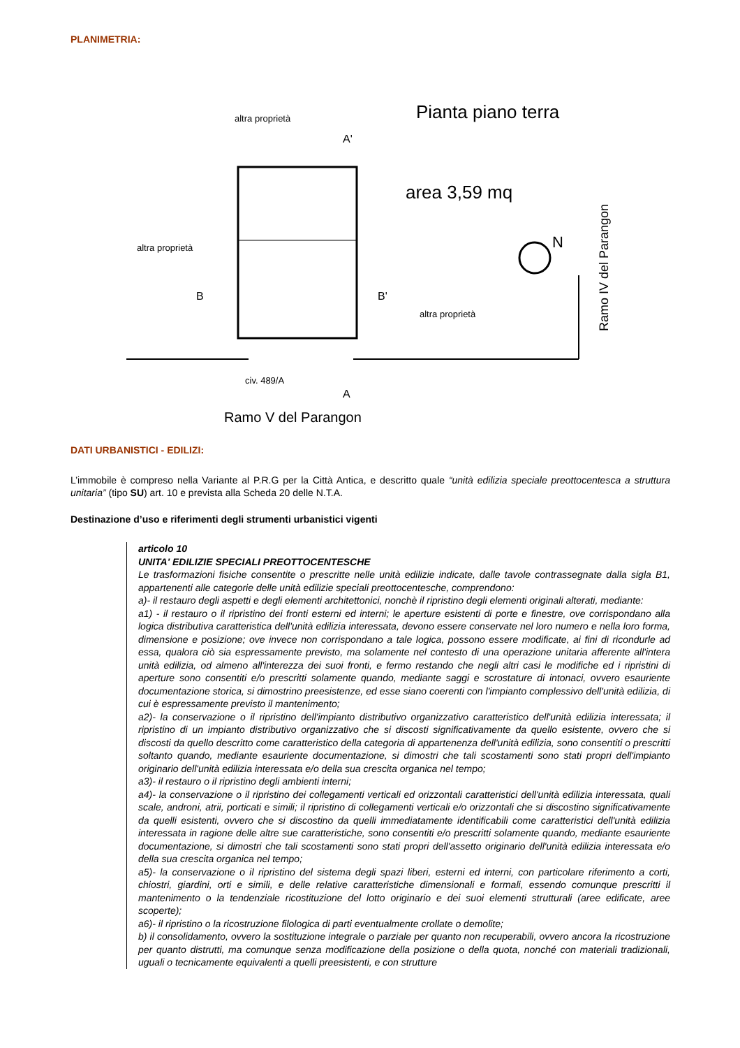PLANIMETRIA:
Pianta piano terra
altra proprietà
altra proprietà
altra proprietà
area 3,59 mq
N
Ramo IV del Parangon
civ. 489/A
Ramo V del Parangon
B
B'
A
A'
DATI URBANISTICI - EDILIZI:
L’immobile è compreso nella Variante al P.R.G per la Città Antica, e descritto quale “unità edilizia speciale preottocentesca a struttura unitaria” (tipo SU) art. 10 e prevista alla Scheda 20 delle N.T.A.
Destinazione d’uso e riferimenti degli strumenti urbanistici vigenti
articolo 10
UNITA' EDILIZIE SPECIALI PREOTTOCENTESCHE
Le trasformazioni fisiche consentite o prescritte nelle unità edilizie indicate, dalle tavole contrassegnate dalla sigla B1, appartenenti alle categorie delle unità edilizie speciali preottocentesche, comprendono:
a)- il restauro degli aspetti e degli elementi architettonici, nonchè il ripristino degli elementi originali alterati, mediante:
a1) - il restauro o il ripristino dei fronti esterni ed interni; le aperture esistenti di porte e finestre, ove corrispondano alla logica distributiva caratteristica dell'unità edilizia interessata, devono essere conservate nel loro numero e nella loro forma, dimensione e posizione; ove invece non corrispondano a tale logica, possono essere modificate, ai fini di ricondurle ad essa, qualora ciò sia espressamente previsto, ma solamente nel contesto di una operazione unitaria afferente all'intera unità edilizia, od almeno all'interezza dei suoi fronti, e fermo restando che negli altri casi le modifiche ed i ripristini di aperture sono consentiti e/o prescritti solamente quando, mediante saggi e scrostature di intonaci, ovvero esauriente documentazione storica, si dimostrino preesistenze, ed esse siano coerenti con l'impianto complessivo dell'unità edilizia, di cui è espressamente previsto il mantenimento;
a2)- la conservazione o il ripristino dell'impianto distributivo organizzativo caratteristico dell'unità edilizia interessata; il ripristino di un impianto distributivo organizzativo che si discosti significativamente da quello esistente, ovvero che si discosti da quello descritto come caratteristico della categoria di appartenenza dell'unità edilizia, sono consentiti o prescritti soltanto quando, mediante esauriente documentazione, si dimostri che tali scostamenti sono stati propri dell'impianto originario dell'unità edilizia interessata e/o della sua crescita organica nel tempo;
a3)- il restauro o il ripristino degli ambienti interni;
a4)- la conservazione o il ripristino dei collegamenti verticali ed orizzontali caratteristici dell'unità edilizia interessata, quali scale, androni, atrii, porticati e simili; il ripristino di collegamenti verticali e/o orizzontali che si discostino significativamente da quelli esistenti, ovvero che si discostino da quelli immediatamente identificabili come caratteristici dell'unità edilizia interessata in ragione delle altre sue caratteristiche, sono consentiti e/o prescritti solamente quando, mediante esauriente documentazione, si dimostri che tali scostamenti sono stati propri dell'assetto originario dell'unità edilizia interessata e/o della sua crescita organica nel tempo;
a5)- la conservazione o il ripristino del sistema degli spazi liberi, esterni ed interni, con particolare riferimento a corti, chiostri, giardini, orti e simili, e delle relative caratteristiche dimensionali e formali, essendo comunque prescritti il mantenimento o la tendenziale ricostituzione del lotto originario e dei suoi elementi strutturali (aree edificate, aree scoperte);
a6)- il ripristino o la ricostruzione filologica di parti eventualmente crollate o demolite;
b) il consolidamento, ovvero la sostituzione integrale o parziale per quanto non recuperabili, ovvero ancora la ricostruzione per quanto distrutti, ma comunque senza modificazione della posizione o della quota, nonché con materiali tradizionali, uguali o tecnicamente equivalenti a quelli preesistenti, e con strutture